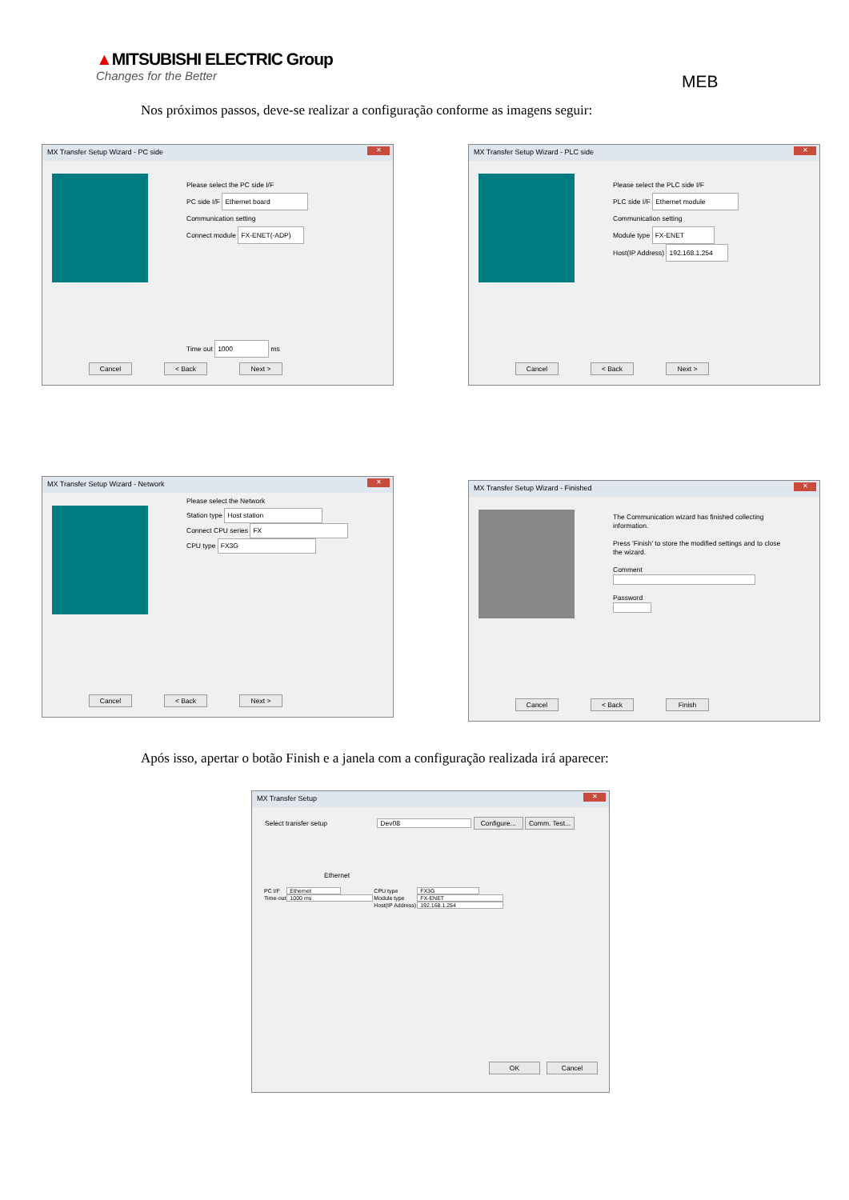▲MITSUBISHI ELECTRIC Group
Changes for the Better
MEB
Nos próximos passos, deve-se realizar a configuração conforme as imagens seguir:
MX Transfer Setup Wizard - PC side
✕
Please select the PC side I/F
PC side I/F Ethernet board
Communication setting
Connect module FX-ENET(-ADP)
Time out 1000 ms
Cancel < Back Next >
MX Transfer Setup Wizard - PLC side
✕
Please select the PLC side I/F
PLC side I/F Ethernet module
Communication setting
Module type FX-ENET
Host(IP Address) 192.168.1.254
Cancel < Back Next >
MX Transfer Setup Wizard - Network
✕
Please select the Network
Station type Host station
Connect CPU series FX
CPU type FX3G
Cancel < Back Next >
MX Transfer Setup Wizard - Finished
✕
The Communication wizard has finished collecting
information.
Press 'Finish' to store the modified settings and to close
the wizard.
Comment
Password
Cancel < Back Finish
Após isso, apertar o botão Finish e a janela com a configuração realizada irá aparecer:
MX Transfer Setup
✕
Select transfer setup Dev08 Configure... Comm. Test...
Ethernet
| PC I/F | Ethernet | CPU type | FX3G |
| Time-out | 1000 ms | Module type | FX-ENET |
| | | Host(IP Address) | 192.168.1.254 |
OK Cancel